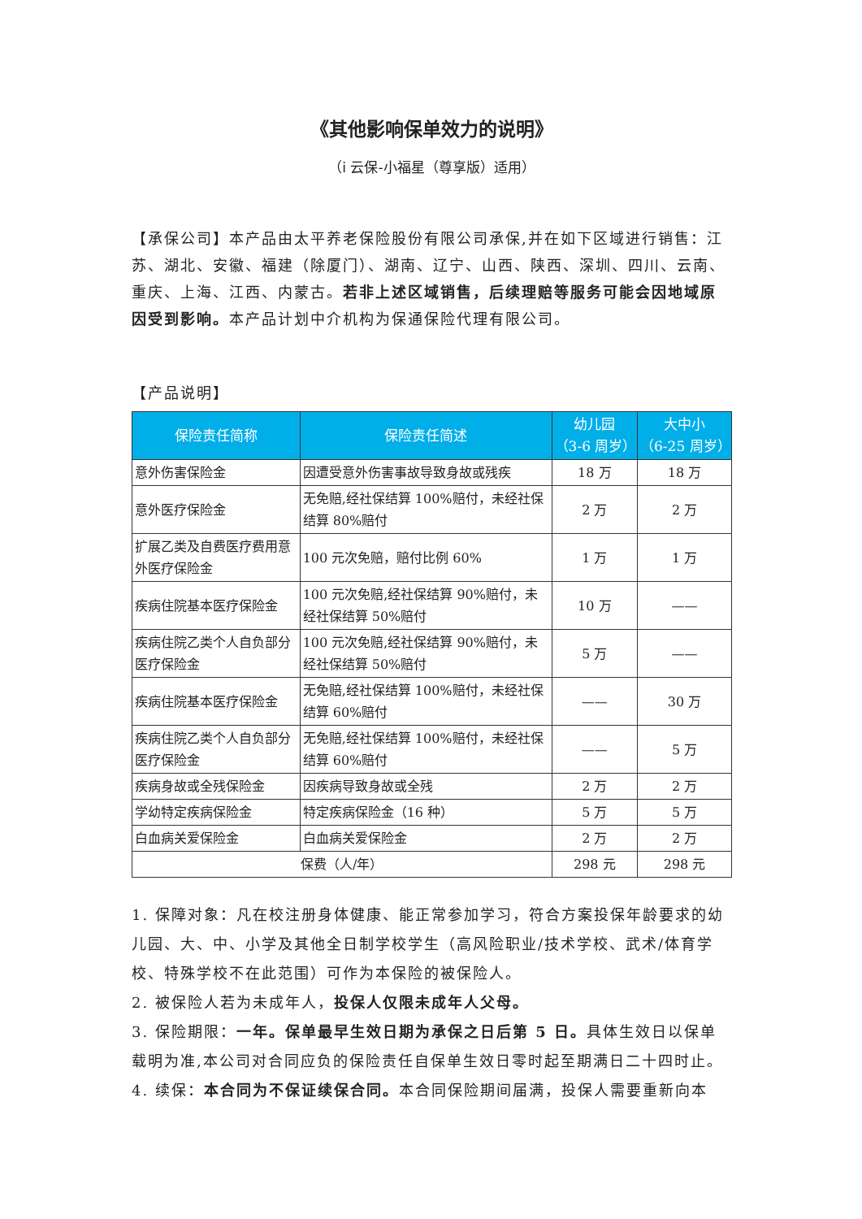《其他影响保单效力的说明》
（i 云保-小福星（尊享版）适用）
【承保公司】本产品由太平养老保险股份有限公司承保,并在如下区域进行销售：江苏、湖北、安徽、福建（除厦门）、湖南、辽宁、山西、陕西、深圳、四川、云南、重庆、上海、江西、内蒙古。若非上述区域销售，后续理赔等服务可能会因地域原因受到影响。本产品计划中介机构为保通保险代理有限公司。
【产品说明】
| 保险责任简称 | 保险责任简述 | 幼儿园 （3-6 周岁） | 大中小 （6-25 周岁） |
| --- | --- | --- | --- |
| 意外伤害保险金 | 因遭受意外伤害事故导致身故或残疾 | 18 万 | 18 万 |
| 意外医疗保险金 | 无免赔,经社保结算 100%赔付，未经社保结算 80%赔付 | 2 万 | 2 万 |
| 扩展乙类及自费医疗费用意外医疗保险金 | 100 元次免赔，赔付比例 60% | 1 万 | 1 万 |
| 疾病住院基本医疗保险金 | 100 元次免赔,经社保结算 90%赔付，未经社保结算 50%赔付 | 10 万 | —— |
| 疾病住院乙类个人自负部分医疗保险金 | 100 元次免赔,经社保结算 90%赔付，未经社保结算 50%赔付 | 5 万 | —— |
| 疾病住院基本医疗保险金 | 无免赔,经社保结算 100%赔付，未经社保结算 60%赔付 | —— | 30 万 |
| 疾病住院乙类个人自负部分医疗保险金 | 无免赔,经社保结算 100%赔付，未经社保结算 60%赔付 | —— | 5 万 |
| 疾病身故或全残保险金 | 因疾病导致身故或全残 | 2 万 | 2 万 |
| 学幼特定疾病保险金 | 特定疾病保险金（16 种） | 5 万 | 5 万 |
| 白血病关爱保险金 | 白血病关爱保险金 | 2 万 | 2 万 |
| 保费（人/年） | | 298 元 | 298 元 |
1. 保障对象：凡在校注册身体健康、能正常参加学习，符合方案投保年龄要求的幼儿园、大、中、小学及其他全日制学校学生（高风险职业/技术学校、武术/体育学校、特殊学校不在此范围）可作为本保险的被保险人。
2. 被保险人若为未成年人，投保人仅限未成年人父母。
3. 保险期限：一年。保单最早生效日期为承保之日后第 5 日。具体生效日以保单载明为准,本公司对合同应负的保险责任自保单生效日零时起至期满日二十四时止。
4. 续保：本合同为不保证续保合同。本合同保险期间届满，投保人需要重新向本